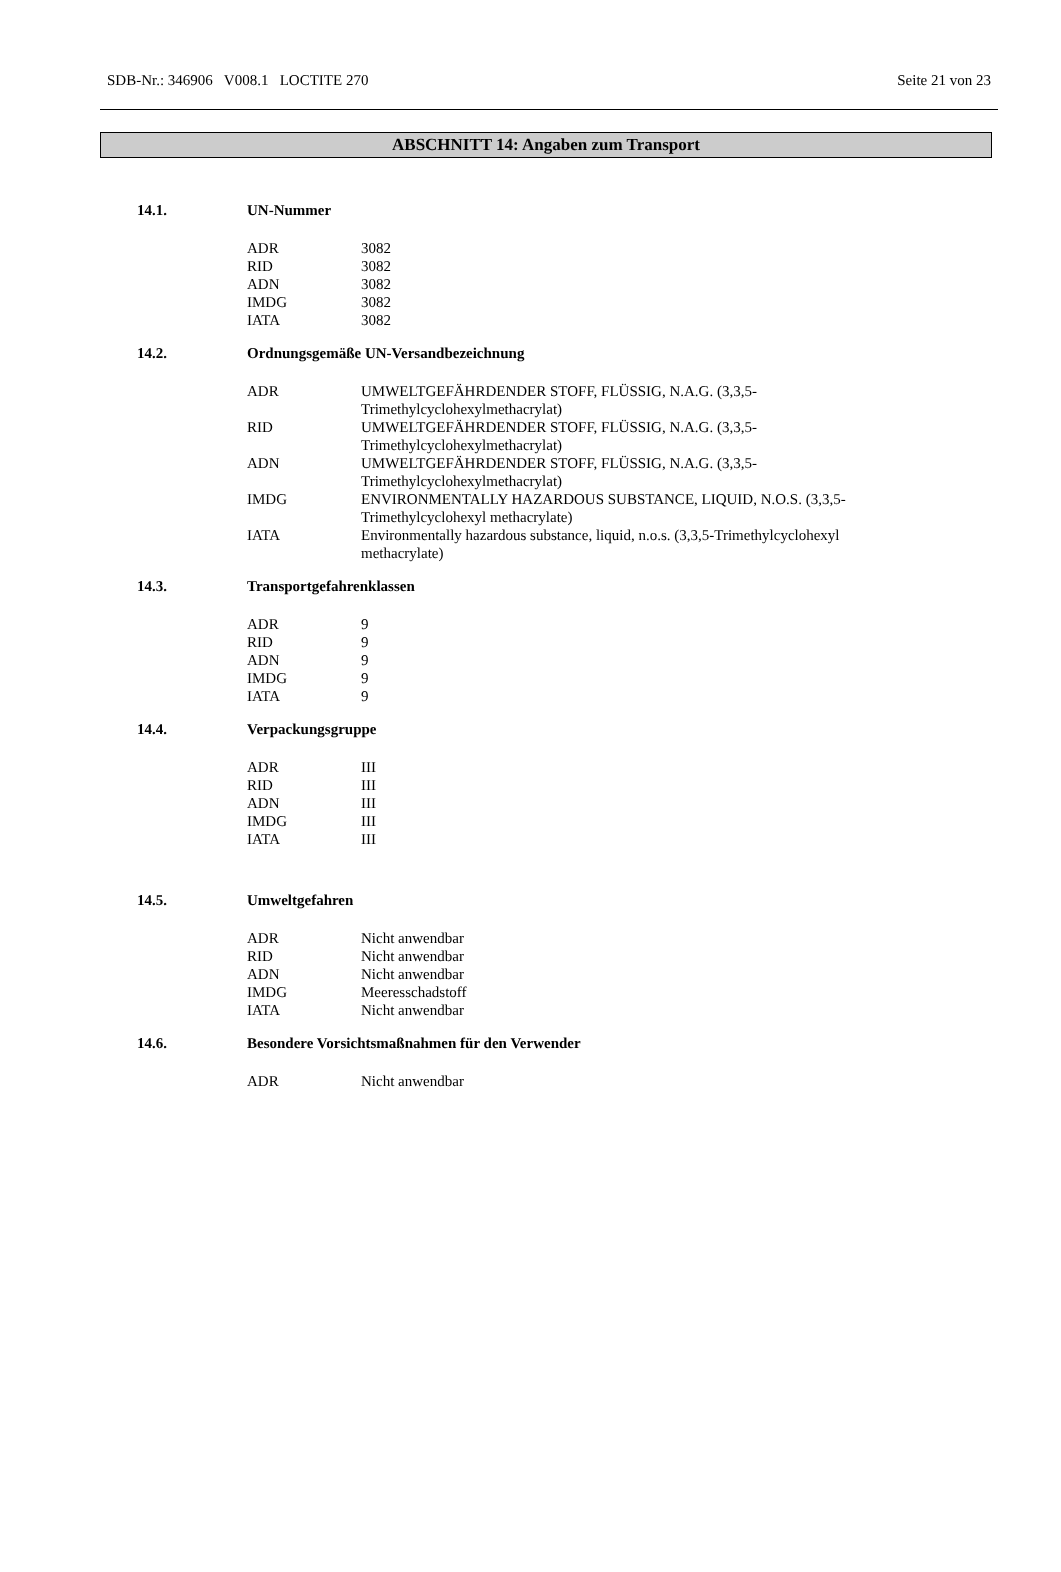SDB-Nr.: 346906 V008.1 LOCTITE 270 Seite 21 von 23
ABSCHNITT 14: Angaben zum Transport
14.1. UN-Nummer
| ADR | 3082 |
| RID | 3082 |
| ADN | 3082 |
| IMDG | 3082 |
| IATA | 3082 |
14.2. Ordnungsgemäße UN-Versandbezeichnung
| ADR | UMWELTGEFÄHRDENDER STOFF, FLÜSSIG, N.A.G. (3,3,5- Trimethylcyclohexylmethacrylat) |
| RID | UMWELTGEFÄHRDENDER STOFF, FLÜSSIG, N.A.G. (3,3,5- Trimethylcyclohexylmethacrylat) |
| ADN | UMWELTGEFÄHRDENDER STOFF, FLÜSSIG, N.A.G. (3,3,5- Trimethylcyclohexylmethacrylat) |
| IMDG | ENVIRONMENTALLY HAZARDOUS SUBSTANCE, LIQUID, N.O.S. (3,3,5- Trimethylcyclohexyl methacrylate) |
| IATA | Environmentally hazardous substance, liquid, n.o.s. (3,3,5-Trimethylcyclohexyl methacrylate) |
14.3. Transportgefahrenklassen
| ADR | 9 |
| RID | 9 |
| ADN | 9 |
| IMDG | 9 |
| IATA | 9 |
14.4. Verpackungsgruppe
| ADR | III |
| RID | III |
| ADN | III |
| IMDG | III |
| IATA | III |
14.5. Umweltgefahren
| ADR | Nicht anwendbar |
| RID | Nicht anwendbar |
| ADN | Nicht anwendbar |
| IMDG | Meeresschadstoff |
| IATA | Nicht anwendbar |
14.6. Besondere Vorsichtsmaßnahmen für den Verwender
| ADR | Nicht anwendbar |